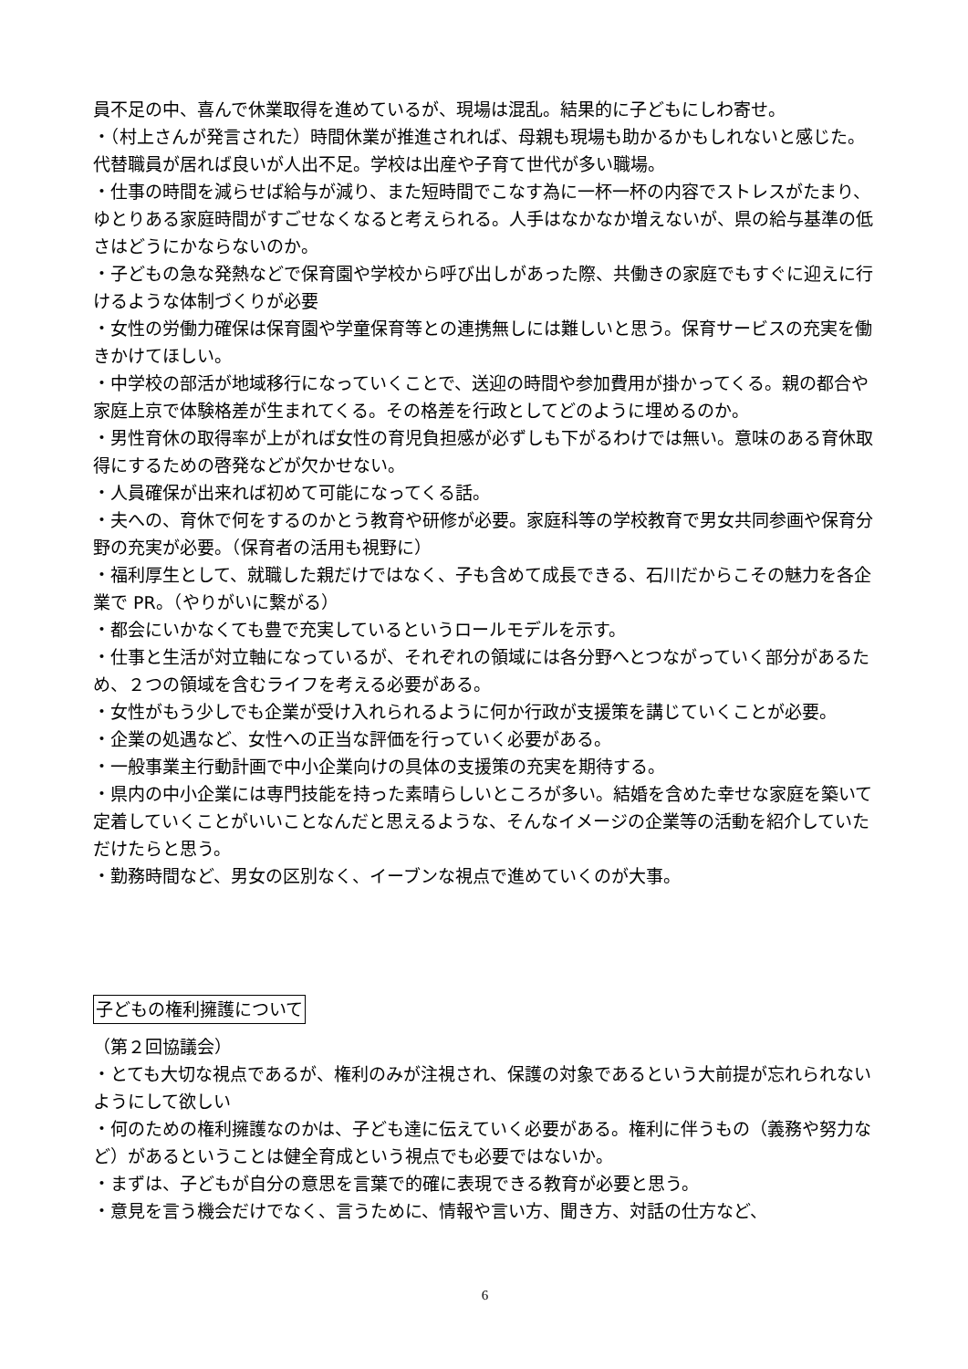員不足の中、喜んで休業取得を進めているが、現場は混乱。結果的に子どもにしわ寄せ。
・（村上さんが発言された）時間休業が推進されれば、母親も現場も助かるかもしれないと感じた。代替職員が居れば良いが人出不足。学校は出産や子育て世代が多い職場。
・仕事の時間を減らせば給与が減り、また短時間でこなす為に一杯一杯の内容でストレスがたまり、ゆとりある家庭時間がすごせなくなると考えられる。人手はなかなか増えないが、県の給与基準の低さはどうにかならないのか。
・子どもの急な発熱などで保育園や学校から呼び出しがあった際、共働きの家庭でもすぐに迎えに行けるような体制づくりが必要
・女性の労働力確保は保育園や学童保育等との連携無しには難しいと思う。保育サービスの充実を働きかけてほしい。
・中学校の部活が地域移行になっていくことで、送迎の時間や参加費用が掛かってくる。親の都合や家庭上京で体験格差が生まれてくる。その格差を行政としてどのように埋めるのか。
・男性育休の取得率が上がれば女性の育児負担感が必ずしも下がるわけでは無い。意味のある育休取得にするための啓発などが欠かせない。
・人員確保が出来れば初めて可能になってくる話。
・夫への、育休で何をするのかとう教育や研修が必要。家庭科等の学校教育で男女共同参画や保育分野の充実が必要。（保育者の活用も視野に）
・福利厚生として、就職した親だけではなく、子も含めて成長できる、石川だからこその魅力を各企業で PR。（やりがいに繋がる）
・都会にいかなくても豊で充実しているというロールモデルを示す。
・仕事と生活が対立軸になっているが、それぞれの領域には各分野へとつながっていく部分があるため、２つの領域を含むライフを考える必要がある。
・女性がもう少しでも企業が受け入れられるように何か行政が支援策を講じていくことが必要。
・企業の処遇など、女性への正当な評価を行っていく必要がある。
・一般事業主行動計画で中小企業向けの具体の支援策の充実を期待する。
・県内の中小企業には専門技能を持った素晴らしいところが多い。結婚を含めた幸せな家庭を築いて定着していくことがいいことなんだと思えるような、そんなイメージの企業等の活動を紹介していただけたらと思う。
・勤務時間など、男女の区別なく、イーブンな視点で進めていくのが大事。
子どもの権利擁護について
（第２回協議会）
・とても大切な視点であるが、権利のみが注視され、保護の対象であるという大前提が忘れられないようにして欲しい
・何のための権利擁護なのかは、子ども達に伝えていく必要がある。権利に伴うもの（義務や努力など）があるということは健全育成という視点でも必要ではないか。
・まずは、子どもが自分の意思を言葉で的確に表現できる教育が必要と思う。
・意見を言う機会だけでなく、言うために、情報や言い方、聞き方、対話の仕方など、
6